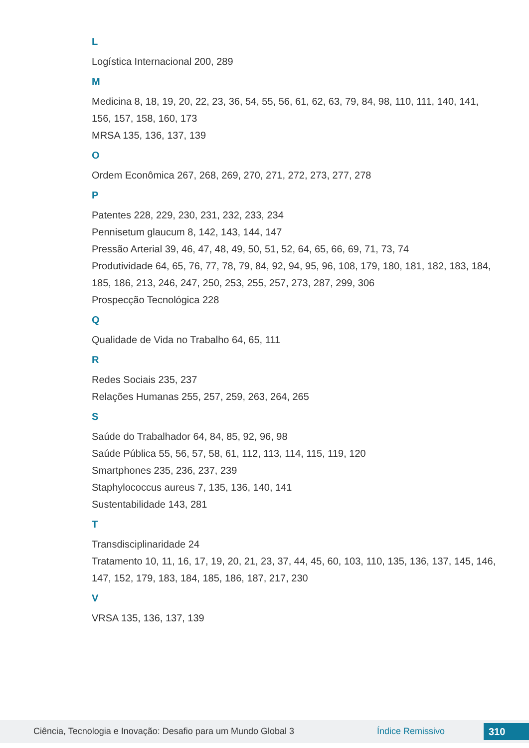L
Logística Internacional 200, 289
M
Medicina 8, 18, 19, 20, 22, 23, 36, 54, 55, 56, 61, 62, 63, 79, 84, 98, 110, 111, 140, 141, 156, 157, 158, 160, 173
MRSA 135, 136, 137, 139
O
Ordem Econômica 267, 268, 269, 270, 271, 272, 273, 277, 278
P
Patentes 228, 229, 230, 231, 232, 233, 234
Pennisetum glaucum 8, 142, 143, 144, 147
Pressão Arterial 39, 46, 47, 48, 49, 50, 51, 52, 64, 65, 66, 69, 71, 73, 74
Produtividade 64, 65, 76, 77, 78, 79, 84, 92, 94, 95, 96, 108, 179, 180, 181, 182, 183, 184, 185, 186, 213, 246, 247, 250, 253, 255, 257, 273, 287, 299, 306
Prospecção Tecnológica 228
Q
Qualidade de Vida no Trabalho 64, 65, 111
R
Redes Sociais 235, 237
Relações Humanas 255, 257, 259, 263, 264, 265
S
Saúde do Trabalhador 64, 84, 85, 92, 96, 98
Saúde Pública 55, 56, 57, 58, 61, 112, 113, 114, 115, 119, 120
Smartphones 235, 236, 237, 239
Staphylococcus aureus 7, 135, 136, 140, 141
Sustentabilidade 143, 281
T
Transdisciplinaridade 24
Tratamento 10, 11, 16, 17, 19, 20, 21, 23, 37, 44, 45, 60, 103, 110, 135, 136, 137, 145, 146, 147, 152, 179, 183, 184, 185, 186, 187, 217, 230
V
VRSA 135, 136, 137, 139
Ciência, Tecnologia e Inovação: Desafio para um Mundo Global 3 Índice Remissivo 310